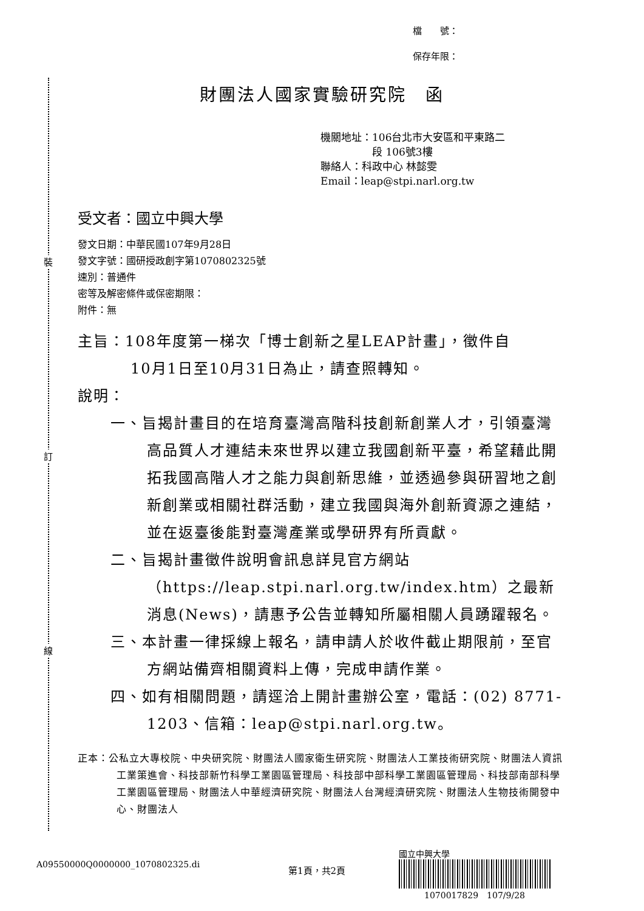裝
訂
線
檔　　號：
保存年限：
財團法人國家實驗研究院　函
機關地址：106台北市大安區和平東路二
　　　　　段 106號3樓
聯絡人：科政中心 林懿雯
Email：leap@stpi.narl.org.tw
受文者：國立中興大學
發文日期：中華民國107年9月28日
發文字號：國研授政創字第1070802325號
速別：普通件
密等及解密條件或保密期限：
附件：無
主旨：108年度第一梯次「博士創新之星LEAP計畫」，徵件自
10月1日至10月31日為止，請查照轉知。
說明：
一、旨揭計畫目的在培育臺灣高階科技創新創業人才，引領臺灣高品質人才連結未來世界以建立我國創新平臺，希望藉此開拓我國高階人才之能力與創新思維，並透過參與研習地之創新創業或相關社群活動，建立我國與海外創新資源之連結，並在返臺後能對臺灣產業或學研界有所貢獻。
二、旨揭計畫徵件說明會訊息詳見官方網站（https://leap.stpi.narl.org.tw/index.htm）之最新消息(News)，請惠予公告並轉知所屬相關人員踴躍報名。
三、本計畫一律採線上報名，請申請人於收件截止期限前，至官方網站備齊相關資料上傳，完成申請作業。
四、如有相關問題，請逕洽上開計畫辦公室，電話：(02) 8771-1203、信箱：leap@stpi.narl.org.tw。
正本：公私立大專校院、中央研究院、財團法人國家衛生研究院、財團法人工業技術研究院、財團法人資訊工業策進會、科技部新竹科學工業園區管理局、科技部中部科學工業園區管理局、科技部南部科學工業園區管理局、財團法人中華經濟研究院、財團法人台灣經濟研究院、財團法人生物技術開發中心、財團法人
A09550000Q0000000_1070802325.di
第1頁，共2頁
國立中興大學
　　　1070017829　107/9/28